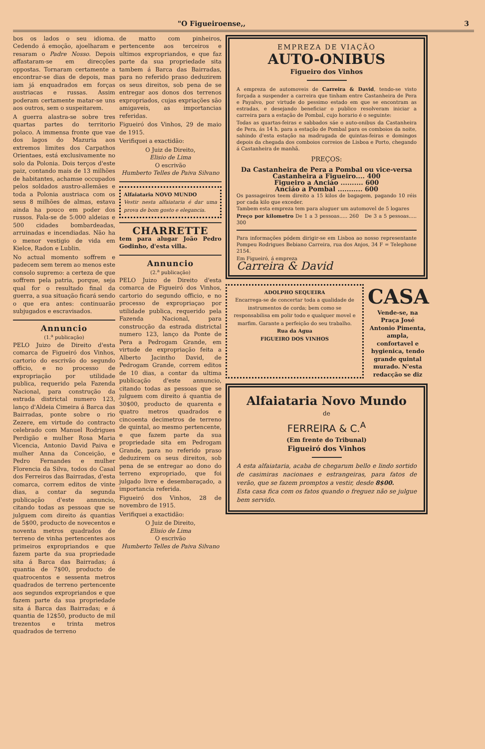"O Figueiroense,, 3
bos os lados o seu idioma. Cedendo á emoção, ajoelharam e resaram o Padre Nosso. Depois affastaram-se em direcções oppostas. Tornaram certamente a encontrar-se dias de depois, mas iam já enquadrados em forças austriacas e russas. Assim poderam certamente matar-se uns aos outros, sem o suspeitarem.
A guerra alastra-se sobre tres quartas partes do territorio polaco. A immensa fronte que vae dos lagos do Mazuria aos extremos limites dos Carpathos Orientaes, está exclusivamente no solo da Polonia. Dois terços d'este paiz, contando mais de 13 milhões de habitantes, achamse occupados pelos soldados austro-allemães e toda a Polonia austriaca com os seus 8 milhões de almas, estava ainda ha pouco em poder dos russos. Fala-se de 5:000 aldeias e 500 cidades bombardeadas, arruinadas e incendiadas. Não ha o menor vestigio de vida em Kielce, Radon e Lublin.
No actual momento soffrem e padecem sem terem ao menos este consolo supremo: a certeza de que soffrem pela patria, porque, seja qual for o resultado final da guerra, a sua situação ficará sendo o que era antes: continuarão subjugados e escravisados.
Annuncio
(1.<sup>a</sup> publicação)
PELO Juizo de Direito d'esta comarca de Figueiró dos Vinhos, cartorio do escrivão do segundo officio, e no processo de expropriação por utilidade publica, requerido pela Fazenda Nacional, para construção da estrada districtal numero 123, lanço d'Aldeia Cimeira á Barca das Bairradas, ponte sobre o rio Zezere, em virtude do contracto celebrado com Manuel Rodrigues Perdigão e mulher Rosa Maria Vicencia, Antonio David Paiva e mulher Anna da Conceição, e Pedro Fernandes e mulher Florencia da Silva, todos do Casal dos Ferreiros das Bairradas, d'esta comarca, correm editos de vinte dias, a contar da segunda publicação d'este annuncio, citando todas as pessoas que se julguem com direito ás quantias de 5$00, producto de novecentos e noventa metros quadrados de terreno de vinha pertencentes aos primeiros expropriandos e que fazem parte da sua propriedade sita á Barca das Bairradas; á quantia de 7$00, producto de quatrocentos e sessenta metros quadrados de terreno pertencente aos segundos expropriandos e que fazem parte da sua propriedade sita á Barca das Bairradas; e á quantia de 12$50, producto de mil trezentos e trinta metros quadrados de terreno
de matto com pinheiros, pertencente aos terceiros e ultimos expropriandos, e que faz parte da sua propriedade sita tambem á Barca das Bairradas, para no referido praso deduzirem os seus direitos, sob pena de se entregar aos donos dos terrenos expropriados, cujas expriações são amigaveis, as importancias referidas.
Figueiró dos Vinhos, 29 de maio de 1915.
Verifiquei a exactidão:
O Juiz de Direito,
Elisio de Lima
O escrivão
Humberto Telles de Paiva Silvano
Alfaiataria NOVO MUNDO
Vestir nesta alfaiataria é dar uma prova de bom gosto e elegancia.
CHARRETTE
tem para alugar João Pedro Godinho, d'esta villa.
Annuncio
(2.<sup>a</sup> publicação)
PELO Juizo de Direito d'esta comarca de Figueiró dos Vinhos, cartorio do segundo officio, e no processo de expropriaçao por utilidade publica, requerido pela Fazenda Nacional, para construcção da estrada districtal numero 123, lanço da Ponte de Pera a Pedrogam Grande, em virtude de expropriação feita a Alberto Jacintho David, de Pedrogam Grande, correm editos de 10 dias, a contar da ultima publicação d'este annuncio, citando todas as pessoas que se julguem com direito á quantia de 30$00, producto de quarenta e quatro metros quadrados e cincoenta decimetros de terreno de quintal, ao mesmo pertencente, e que fazem parte da sua propriedade sita em Pedrogam Grande, para no referido praso deduzirem os seus direitos, sob pena de se entregar ao dono do terreno expropriado, que foi julgado livre e desembaraçado, a importancia referida.
Figueiró dos Vinhos, 28 de novembro de 1915.
Verifiquei a exactidão:
O Juiz de Direito,
Elisio de Lima
O escrivão
Humberto Telles de Paiva Silvano
EMPREZA DE VIAÇÃO
AUTO-ONIBUS
Figueiro dos Vinhos
A empreza de automoveis de Carreira & David, tendo-se visto forçada a suspender a carreira que tinham entre Castanheira de Pera e Payalvo, por virtude do pessimo estado em que se encontram as estradas, e desejando beneficiar o publico resolveram iniciar a carreira para a estação de Pombal, cujo horario é o seguinte:
Todas as quartas-feiras e sabbados sáe o auto-onibus da Castanheira de Pera, ás 14 h. para a estação de Pombal para os comboios da noite, sahindo d'esta estação na madrugada de quintas-feiras e domingos depois da chegada dos comboios correios de Lisboa e Porto, chegando á Castanheira de manhã.
PREÇOS:
Da Castanheira de Pera a Pombal ou vice-versa
Castanheira a Figueiro.... 400
Figueiro a Anciáo .......... 600
Anciáo a Pombal ........... 600
Os passageiros teem direito a 15 kilos de bagagem, pagando 10 réis por cada kilo que exceder.
Tambem esta empreza tem para aluguer um automovel de 5 logares
Preço por kilometro De 1 a 3 pessoas..... 260 De 3 a 5 pessoas..... 300
Para informações pódem dirigir-se em Lisboa ao nosso representante Pompeu Rodrigues Bebiano Carreira, rua dos Anjos, 34 F = Telephone 2154.
Em Figueiró, á empreza
Carreira & David
ADOLPHO SEQUEIRA
Encarrega-se de concertar toda a qualidade de instrumentos de corda; bem como se responsabilisa em polir todo e qualquer movel e marfim. Garante a perfeição do seu trabalho.
Rua da Agua
FIGUEIRO DOS VINHOS
CASA
Vende-se, na Praça José Antonio Pimenta, ampla, confortavel e hygienica, tendo grande quintal murado. N'esta redacção se diz
Alfaiataria Novo Mundo
de
FERREIRA & C.<sup>A</sup>
(Em frente do Tribunal)
Figueiró dos Vinhos
A esta alfaiataria, acaba de chegarum bello e lindo sortido de casimiras nacionaes e estrangeiras, para fatos de verão, que se fazem promptos a vestir, desde 8$00.
Esta casa fica com os fatos quando o freguez não se julgue bem servido.